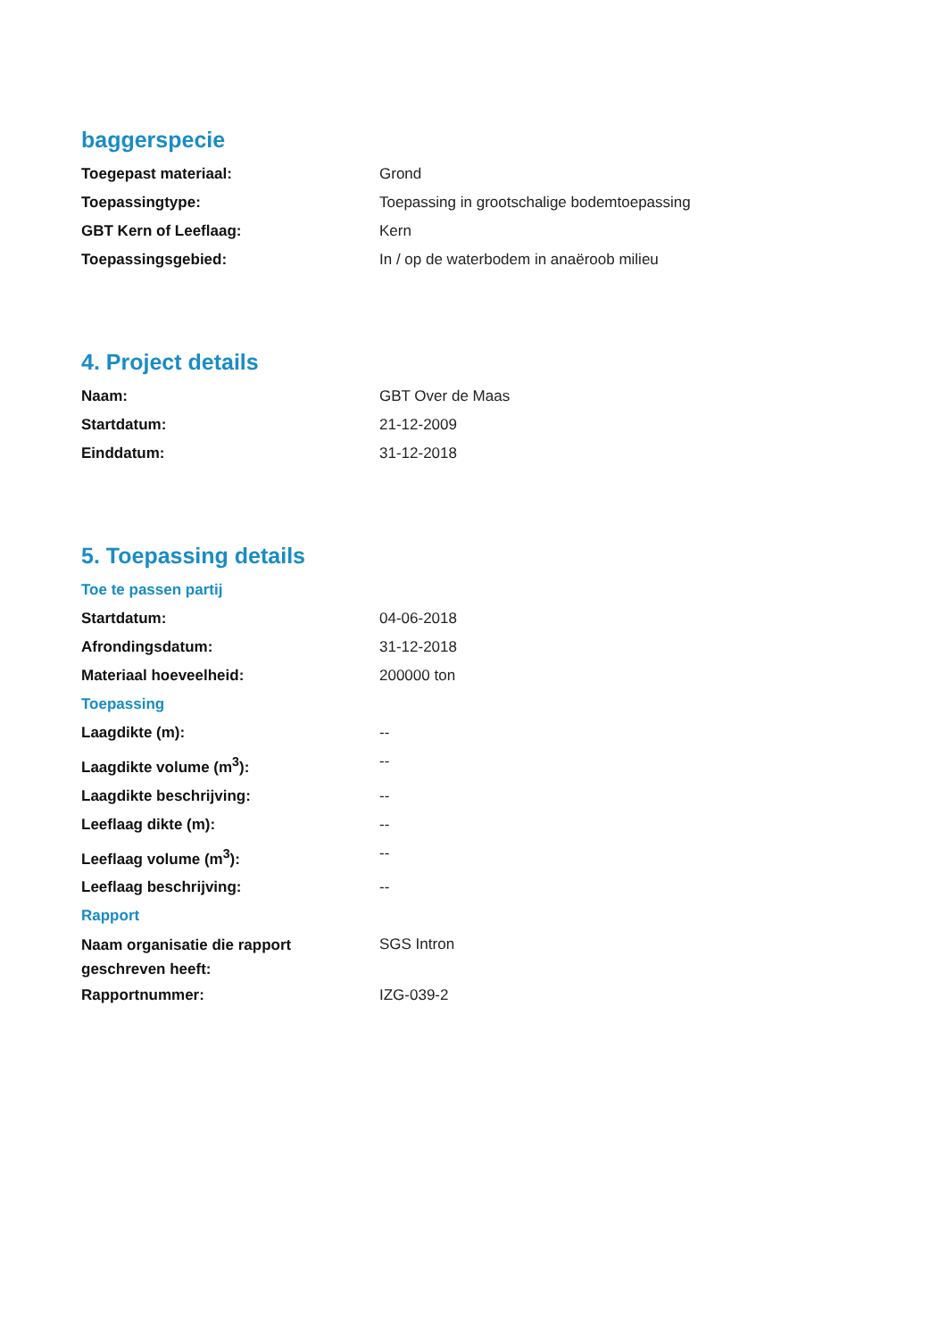baggerspecie
| Toegepast materiaal: | Grond |
| Toepassingtype: | Toepassing in grootschalige bodemtoepassing |
| GBT Kern of Leeflaag: | Kern |
| Toepassingsgebied: | In / op de waterbodem in anaëroob milieu |
4. Project details
| Naam: | GBT Over de Maas |
| Startdatum: | 21-12-2009 |
| Einddatum: | 31-12-2018 |
5. Toepassing details
Toe te passen partij
| Startdatum: | 04-06-2018 |
| Afrondingsdatum: | 31-12-2018 |
| Materiaal hoeveelheid: | 200000 ton |
Toepassing
| Laagdikte (m): | -- |
| Laagdikte volume (m<sup>3</sup>): | -- |
| Laagdikte beschrijving: | -- |
| Leeflaag dikte (m): | -- |
| Leeflaag volume (m<sup>3</sup>): | -- |
| Leeflaag beschrijving: | -- |
Rapport
| Naam organisatie die rapport geschreven heeft: | SGS Intron |
| Rapportnummer: | IZG-039-2 |